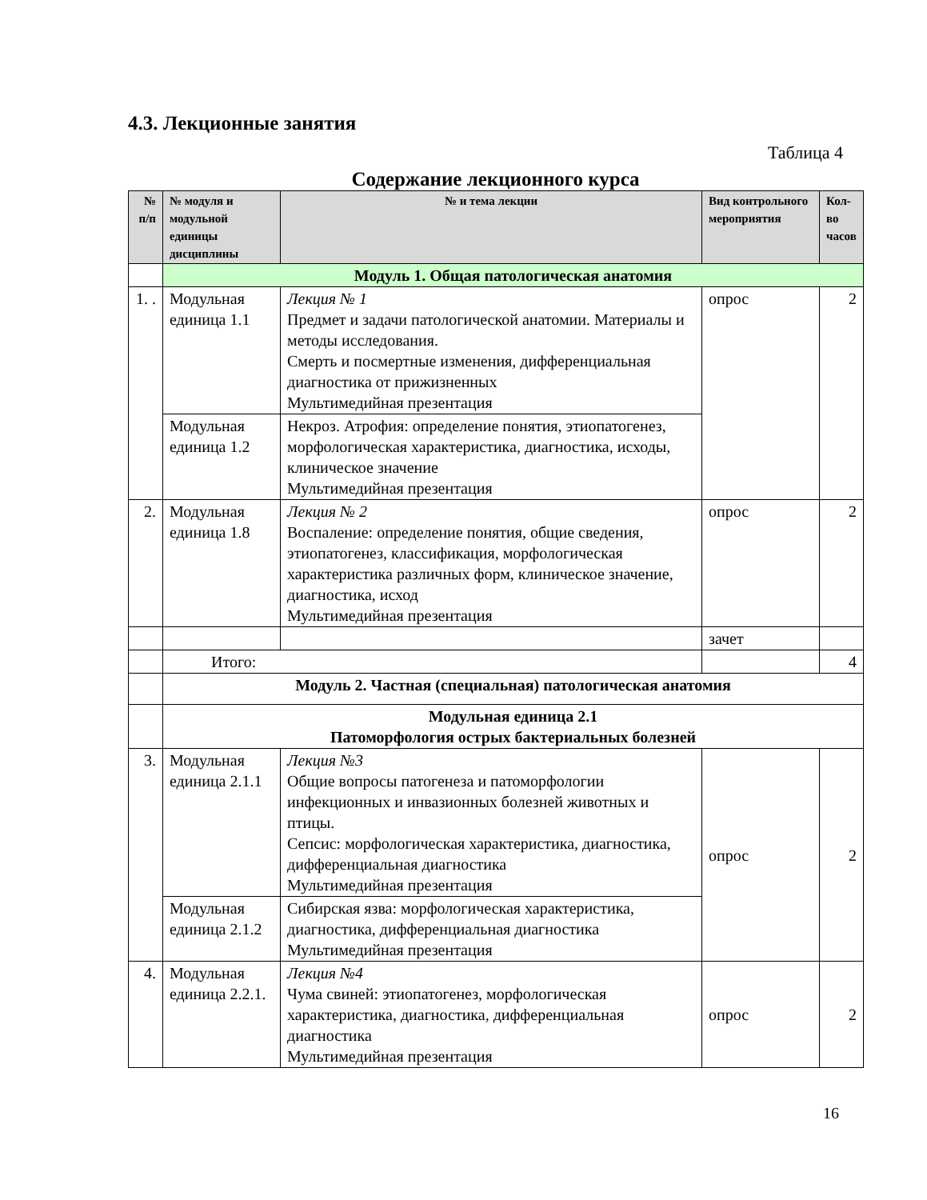4.3. Лекционные занятия
Таблица 4
Содержание лекционного курса
| № п/п | № модуля и модульной единицы дисциплины | № и тема лекции | Вид контрольного мероприятия | Кол-во часов |
| --- | --- | --- | --- | --- |
| | Модуль 1. Общая патологическая анатомия | | | |
| 1. . | Модульная единица 1.1 | Лекция № 1 Предмет и задачи патологической анатомии. Материалы и методы исследования. Смерть и посмертные изменения, дифференциальная диагностика от прижизненных Мультимедийная презентация | опрос | 2 |
| | Модульная единица 1.2 | Некроз. Атрофия: определение понятия, этиопатогенез, морфологическая характеристика, диагностика, исходы, клиническое значение Мультимедийная презентация | | |
| 2. | Модульная единица 1.8 | Лекция № 2 Воспаление: определение понятия, общие сведения, этиопатогенез, классификация, морфологическая характеристика различных форм, клиническое значение, диагностика, исход Мультимедийная презентация | опрос | 2 |
| | | | зачет | |
| | Итого: | | | 4 |
| | Модуль 2. Частная (специальная) патологическая анатомия | | | |
| | Модульная единица 2.1 Патоморфология острых бактериальных болезней | | | |
| 3. | Модульная единица 2.1.1 | Лекция №3 Общие вопросы патогенеза и патоморфологии инфекционных и инвазионных болезней животных и птицы. Сепсис: морфологическая характеристика, диагностика, дифференциальная диагностика Мультимедийная презентация | опрос | 2 |
| | Модульная единица 2.1.2 | Сибирская язва: морфологическая характеристика, диагностика, дифференциальная диагностика Мультимедийная презентация | | |
| 4. | Модульная единица 2.2.1. | Лекция №4 Чума свиней: этиопатогенез, морфологическая характеристика, диагностика, дифференциальная диагностика Мультимедийная презентация | опрос | 2 |
16